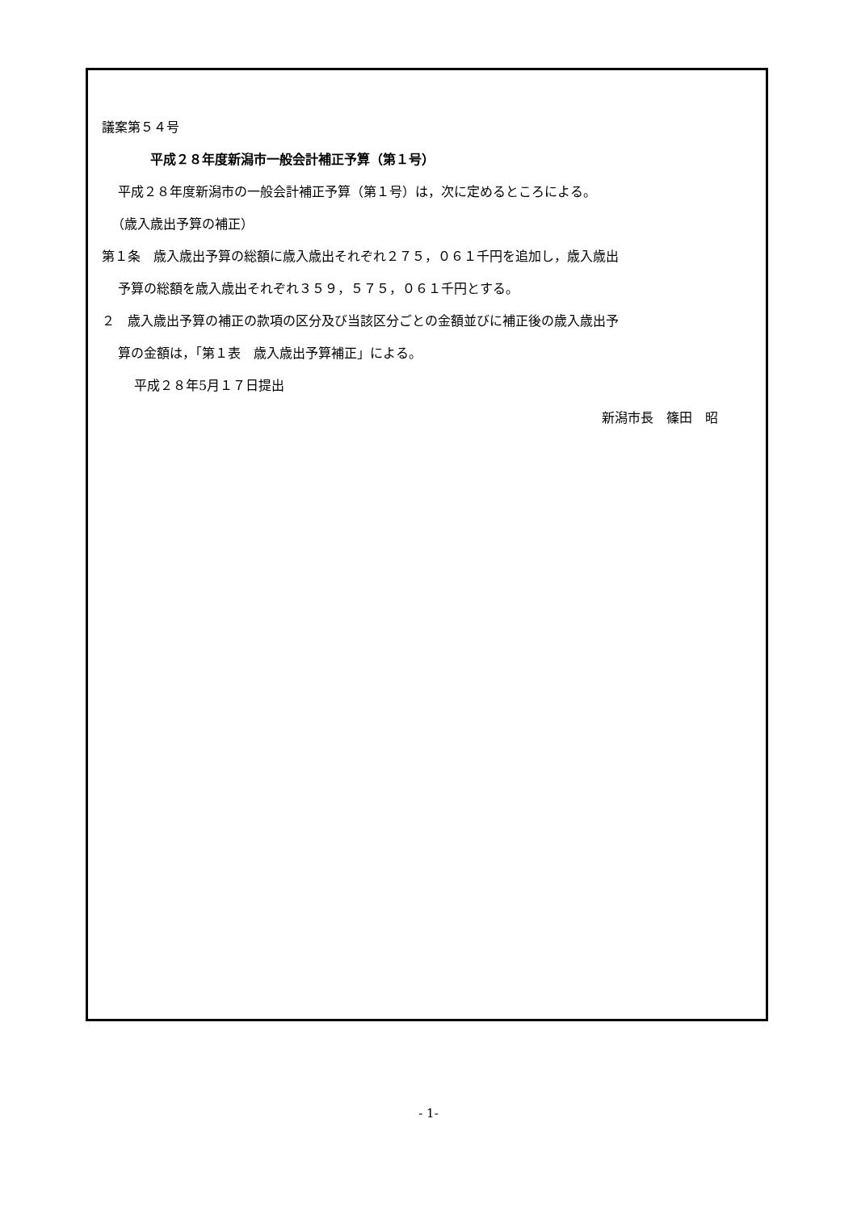議案第５４号
平成２８年度新潟市一般会計補正予算（第１号）
平成２８年度新潟市の一般会計補正予算（第１号）は，次に定めるところによる。
（歳入歳出予算の補正）
第１条　歳入歳出予算の総額に歳入歳出それぞれ２７５，０６１千円を追加し，歳入歳出
予算の総額を歳入歳出それぞれ３５９，５７５，０６１千円とする。
２　歳入歳出予算の補正の款項の区分及び当該区分ごとの金額並びに補正後の歳入歳出予
算の金額は，「第１表　歳入歳出予算補正」による。
平成２８年5月１７日提出
新潟市長　篠田　昭
- 1-